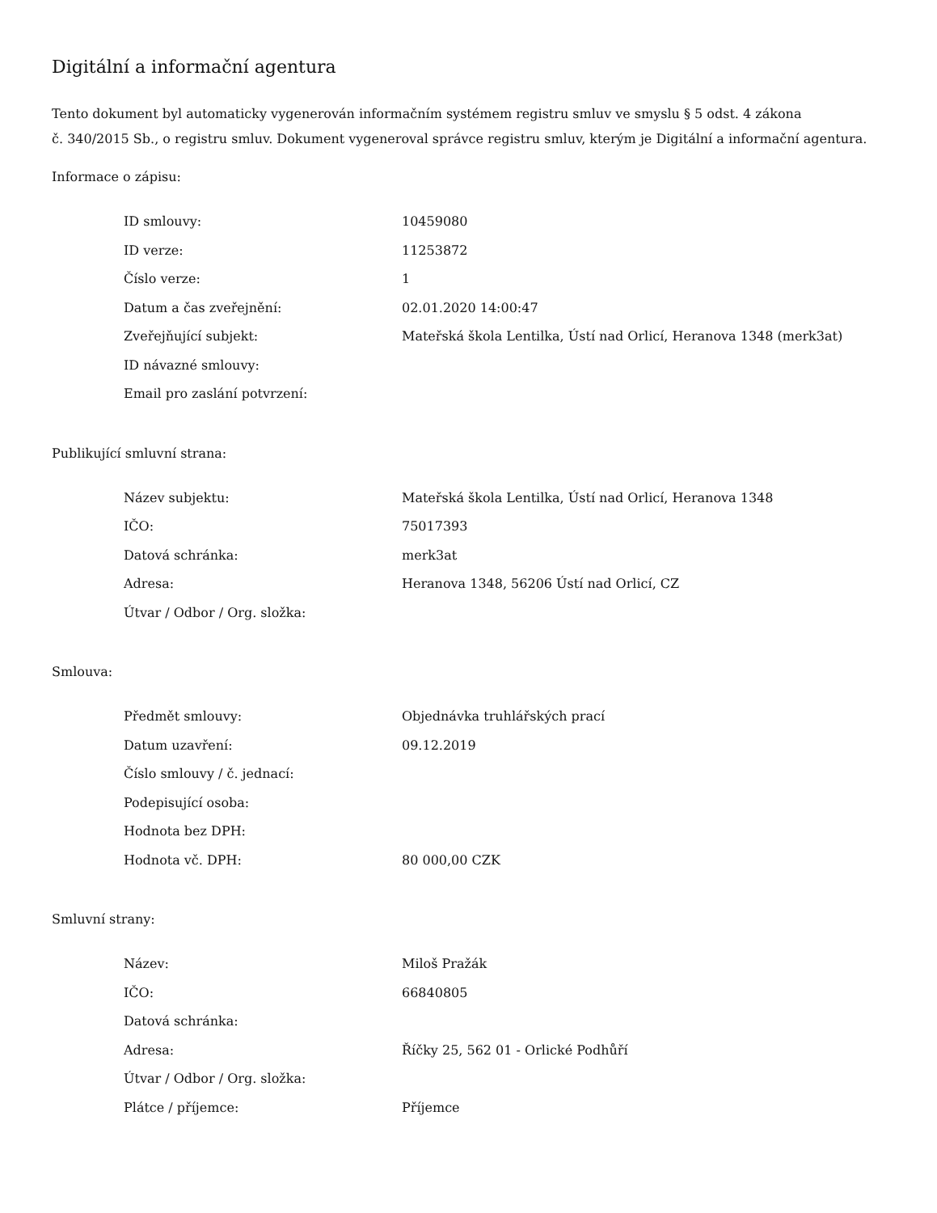Digitální a informační agentura
Tento dokument byl automaticky vygenerován informačním systémem registru smluv ve smyslu § 5 odst. 4 zákona
č. 340/2015 Sb., o registru smluv. Dokument vygeneroval správce registru smluv, kterým je Digitální a informační agentura.
Informace o zápisu:
| ID smlouvy: | 10459080 |
| ID verze: | 11253872 |
| Číslo verze: | 1 |
| Datum a čas zveřejnění: | 02.01.2020 14:00:47 |
| Zveřejňující subjekt: | Mateřská škola Lentilka, Ústí nad Orlicí, Heranova 1348 (merk3at) |
| ID návazné smlouvy: | |
| Email pro zaslání potvrzení: | |
Publikující smluvní strana:
| Název subjektu: | Mateřská škola Lentilka, Ústí nad Orlicí, Heranova 1348 |
| IČO: | 75017393 |
| Datová schránka: | merk3at |
| Adresa: | Heranova 1348, 56206 Ústí nad Orlicí, CZ |
| Útvar / Odbor / Org. složka: | |
Smlouva:
| Předmět smlouvy: | Objednávka truhlářských prací |
| Datum uzavření: | 09.12.2019 |
| Číslo smlouvy / č. jednací: | |
| Podepisující osoba: | |
| Hodnota bez DPH: | |
| Hodnota vč. DPH: | 80 000,00 CZK |
Smluvní strany:
| Název: | Miloš Pražák |
| IČO: | 66840805 |
| Datová schránka: | |
| Adresa: | Říčky 25, 562 01 - Orlické Podhůří |
| Útvar / Odbor / Org. složka: | |
| Plátce / příjemce: | Příjemce |